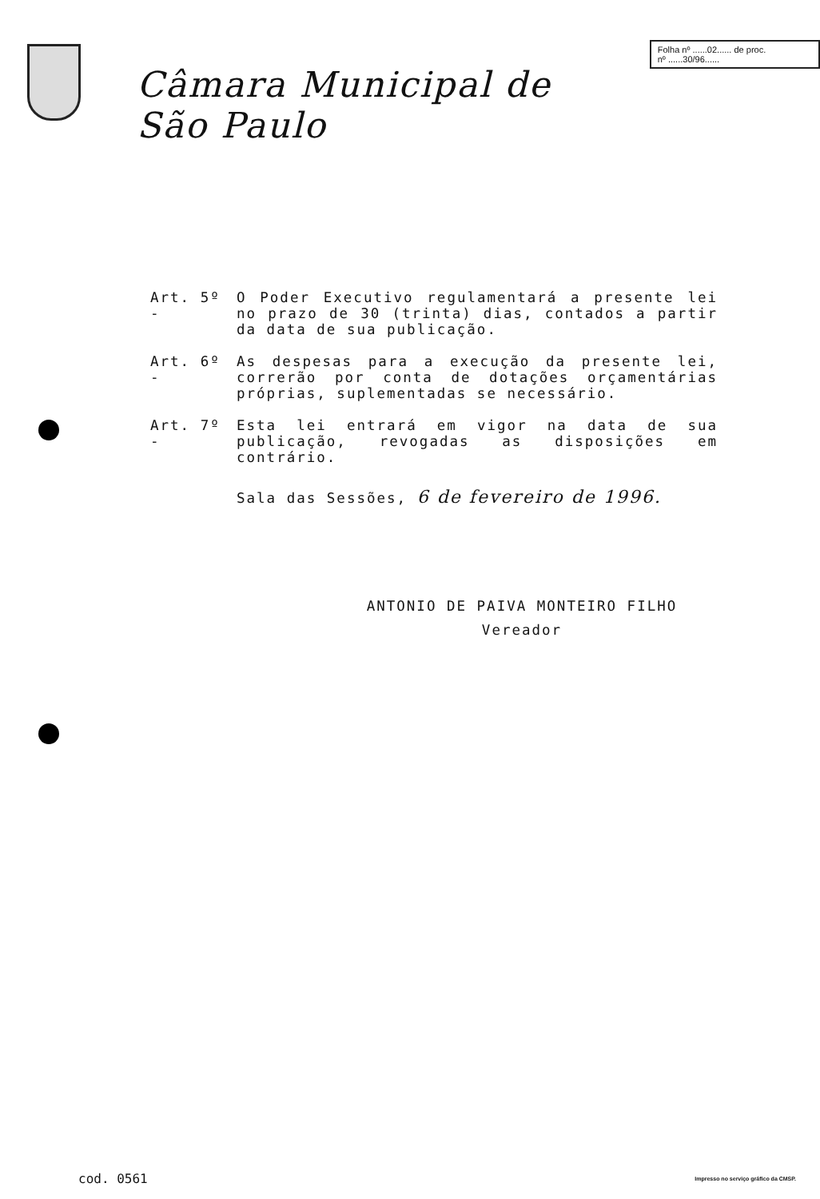Câmara Municipal de São Paulo
Folha nº ......02...... de proc.
nº ......30/96......
Art. 5º -
O Poder Executivo regulamentará a presente lei no prazo de 30 (trinta) dias, contados a partir da data de sua publicação.
Art. 6º -
As despesas para a execução da presente lei, correrão por conta de dotações orçamentárias próprias, suplementadas se necessário.
Art. 7º -
Esta lei entrará em vigor na data de sua publicação, revogadas as disposições em contrário.
Sala das Sessões, 6 de fevereiro de 1996.
ANTONIO DE PAIVA MONTEIRO FILHO
Vereador
cod. 0561 Impresso no serviço gráfico da CMSP.